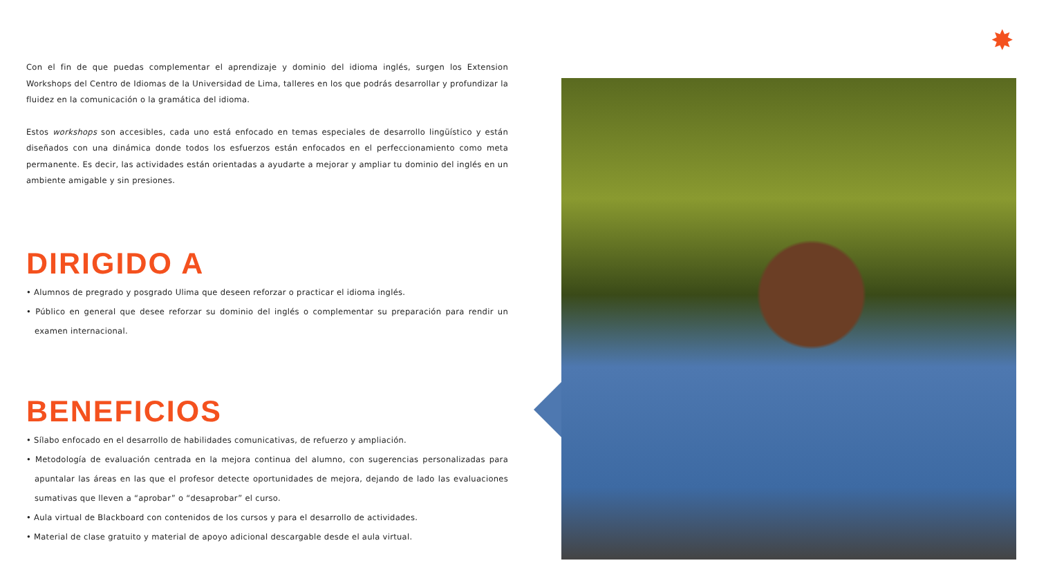✸
Con el fin de que puedas complementar el aprendizaje y dominio del idioma inglés, surgen los Extension Workshops del Centro de Idiomas de la Universidad de Lima, talleres en los que podrás desarrollar y profundizar la fluidez en la comunicación o la gramática del idioma.
Estos workshops son accesibles, cada uno está enfocado en temas especiales de desarrollo lingüístico y están diseñados con una dinámica donde todos los esfuerzos están enfocados en el perfeccionamiento como meta permanente. Es decir, las actividades están orientadas a ayudarte a mejorar y ampliar tu dominio del inglés en un ambiente amigable y sin presiones.
DIRIGIDO A
• Alumnos de pregrado y posgrado Ulima que deseen reforzar o practicar el idioma inglés.
• Público en general que desee reforzar su dominio del inglés o complementar su preparación para rendir un examen internacional.
BENEFICIOS
• Sílabo enfocado en el desarrollo de habilidades comunicativas, de refuerzo y ampliación.
• Metodología de evaluación centrada en la mejora continua del alumno, con sugerencias personalizadas para apuntalar las áreas en las que el profesor detecte oportunidades de mejora, dejando de lado las evaluaciones sumativas que lleven a “aprobar” o “desaprobar” el curso.
• Aula virtual de Blackboard con contenidos de los cursos y para el desarrollo de actividades.
• Material de clase gratuito y material de apoyo adicional descargable desde el aula virtual.